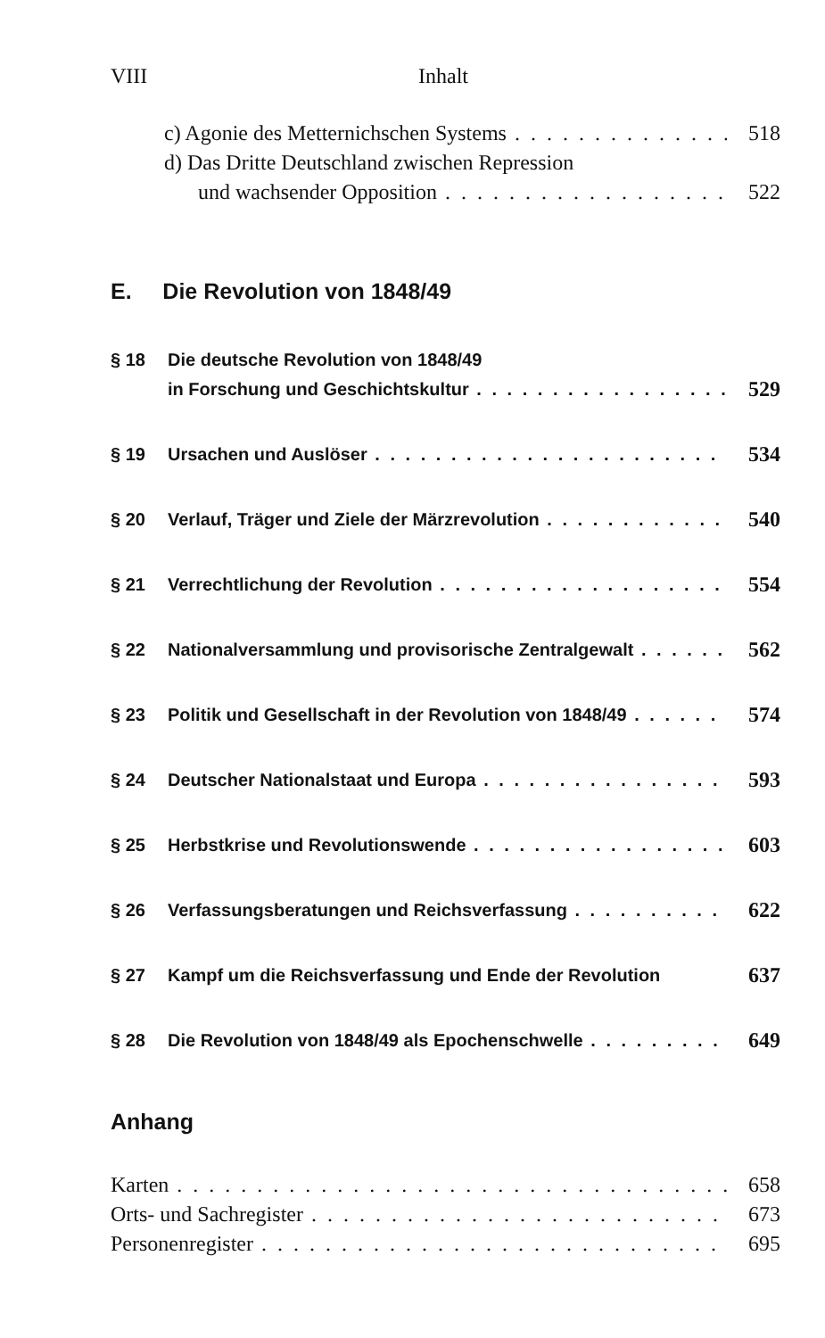VIII Inhalt
c) Agonie des Metternichschen Systems 518
d) Das Dritte Deutschland zwischen Repression
und wachsender Opposition 522
E. Die Revolution von 1848/49
§ 18 Die deutsche Revolution von 1848/49
in Forschung und Geschichtskultur 529
§ 19 Ursachen und Auslöser 534
§ 20 Verlauf, Träger und Ziele der Märzrevolution 540
§ 21 Verrechtlichung der Revolution 554
§ 22 Nationalversammlung und provisorische Zentralgewalt 562
§ 23 Politik und Gesellschaft in der Revolution von 1848/49 574
§ 24 Deutscher Nationalstaat und Europa 593
§ 25 Herbstkrise und Revolutionswende 603
§ 26 Verfassungsberatungen und Reichsverfassung 622
§ 27 Kampf um die Reichsverfassung und Ende der Revolution 637
§ 28 Die Revolution von 1848/49 als Epochenschwelle 649
Anhang
Karten 658
Orts- und Sachregister 673
Personenregister 695